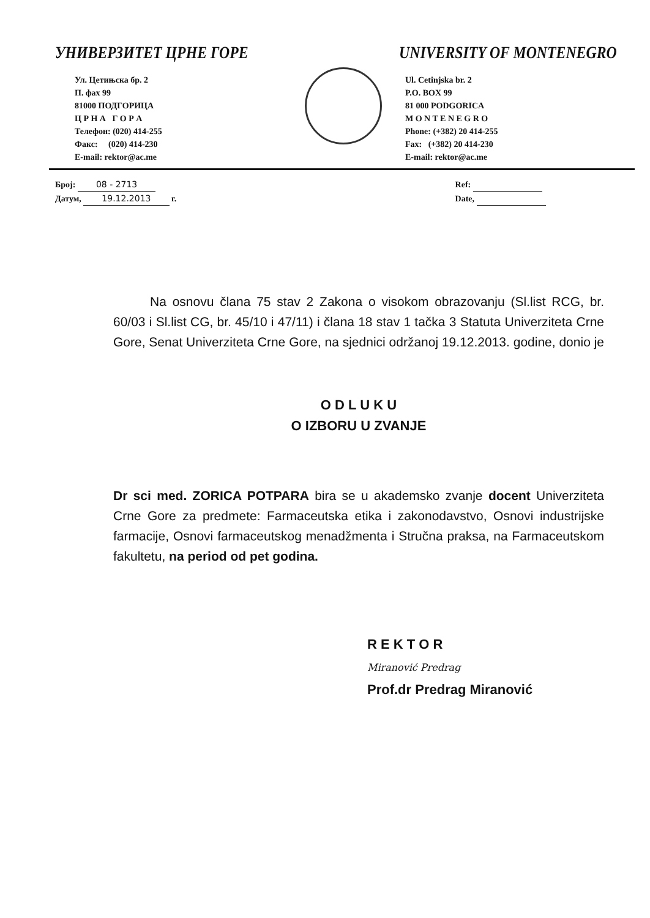УНИВЕРЗИТЕТ ЦРНЕ ГОРЕ
Ул. Цетињска бр. 2
П. фах 99
81000 ПОДГОРИЦА
Ц Р Н А Г О Р А
Телефон: (020) 414-255
Факс: (020) 414-230
E-mail: rektor@ac.me
UNIVERSITY OF MONTENEGRO
Ul. Cetinjska br. 2
P.O. BOX 99
81 000 PODGORICA
M O N T E N E G R O
Phone: (+382) 20 414-255
Fax: (+382) 20 414-230
E-mail: rektor@ac.me
Број: 08 - 2713
Датум, 19.12.2013 г.
Ref:
Date,
Na osnovu člana 75 stav 2 Zakona o visokom obrazovanju (Sl.list RCG, br. 60/03 i Sl.list CG, br. 45/10 i 47/11) i člana 18 stav 1 tačka 3 Statuta Univerziteta Crne Gore, Senat Univerziteta Crne Gore, na sjednici održanoj 19.12.2013. godine, donio je
O D L U K U
O IZBORU U ZVANJE
Dr sci med. ZORICA POTPARA bira se u akademsko zvanje docent Univerziteta Crne Gore za predmete: Farmaceutska etika i zakonodavstvo, Osnovi industrijske farmacije, Osnovi farmaceutskog menadžmenta i Stručna praksa, na Farmaceutskom fakultetu, na period od pet godina.
R E K T O R
Miranović Predrag
Prof.dr Predrag Miranović